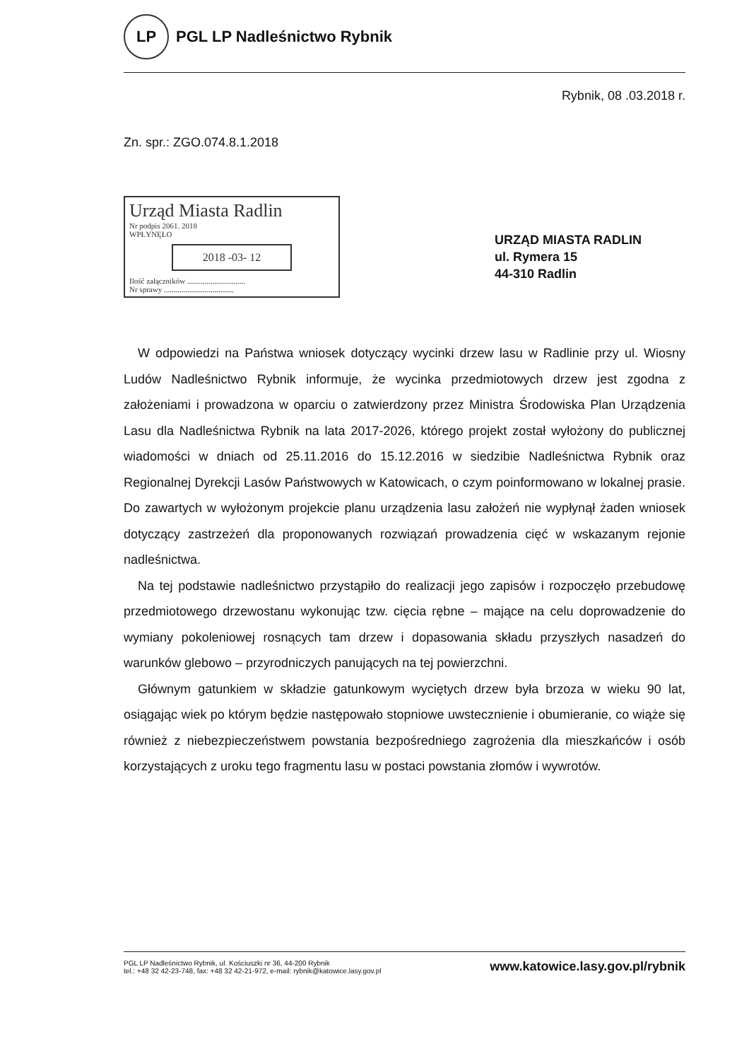LP
PGL LP Nadleśnictwo Rybnik
Rybnik, 08 .03.2018 r.
Zn. spr.: ZGO.074.8.1.2018
Urząd Miasta Radlin
Nr podpis 2061. 2018
WPŁYNĘŁO
2018 -03- 12
Ilość załączników ..............................
Nr sprawy ....................................
URZĄD MIASTA RADLIN
ul. Rymera 15
44-310 Radlin
W odpowiedzi na Państwa wniosek dotyczący wycinki drzew lasu w Radlinie przy ul. Wiosny Ludów Nadleśnictwo Rybnik informuje, że wycinka przedmiotowych drzew jest zgodna z założeniami i prowadzona w oparciu o zatwierdzony przez Ministra Środowiska Plan Urządzenia Lasu dla Nadleśnictwa Rybnik na lata 2017-2026, którego projekt został wyłożony do publicznej wiadomości w dniach od 25.11.2016 do 15.12.2016 w siedzibie Nadleśnictwa Rybnik oraz Regionalnej Dyrekcji Lasów Państwowych w Katowicach, o czym poinformowano w lokalnej prasie. Do zawartych w wyłożonym projekcie planu urządzenia lasu założeń nie wypłynął żaden wniosek dotyczący zastrzeżeń dla proponowanych rozwiązań prowadzenia cięć w wskazanym rejonie nadleśnictwa.
Na tej podstawie nadleśnictwo przystąpiło do realizacji jego zapisów i rozpoczęło przebudowę przedmiotowego drzewostanu wykonując tzw. cięcia rębne – mające na celu doprowadzenie do wymiany pokoleniowej rosnących tam drzew i dopasowania składu przyszłych nasadzeń do warunków glebowo – przyrodniczych panujących na tej powierzchni.
Głównym gatunkiem w składzie gatunkowym wyciętych drzew była brzoza w wieku 90 lat, osiągając wiek po którym będzie następowało stopniowe uwstecznienie i obumieranie, co wiąże się również z niebezpieczeństwem powstania bezpośredniego zagrożenia dla mieszkańców i osób korzystających z uroku tego fragmentu lasu w postaci powstania złomów i wywrotów.
PGL LP Nadleśnictwo Rybnik, ul. Kościuszki nr 36, 44-200 Rybnik
tel.: +48 32 42-23-748, fax: +48 32 42-21-972, e-mail: rybnik@katowice.lasy.gov.pl
www.katowice.lasy.gov.pl/rybnik